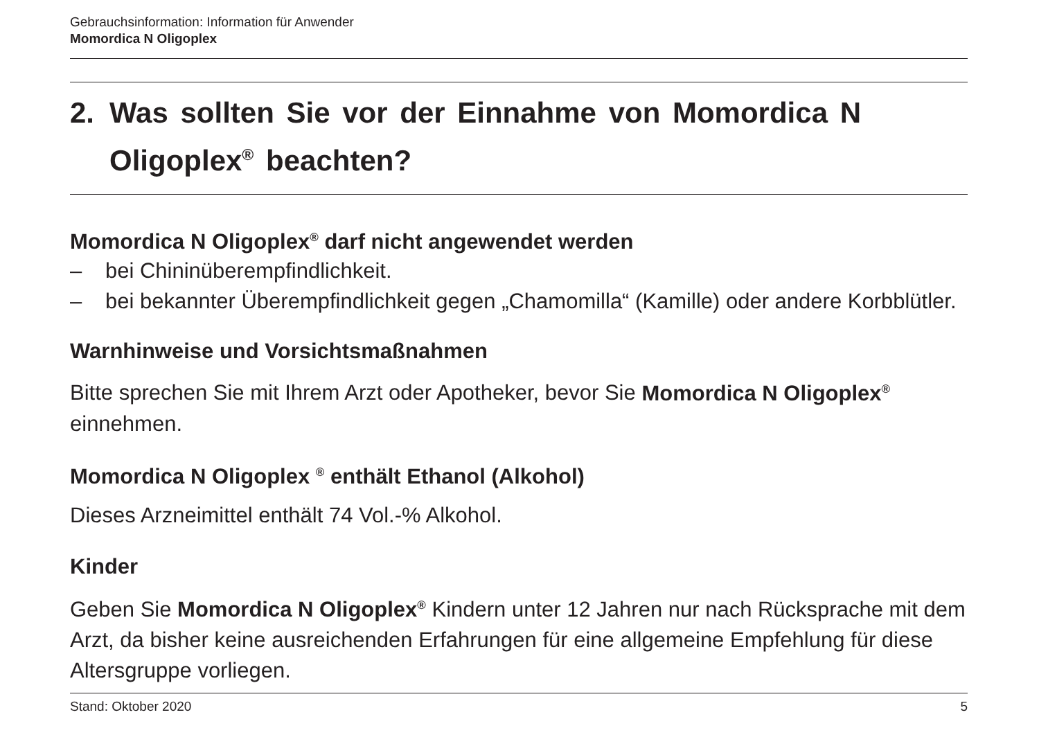Gebrauchsinformation: Information für Anwender
Momordica N Oligoplex
2. Was sollten Sie vor der Einnahme von Momordica N Oligoplex<sup>®</sup> beachten?
Momordica N Oligoplex<sup>®</sup> darf nicht angewendet werden
– bei Chininüberempfindlichkeit.
– bei bekannter Überempfindlichkeit gegen „Chamomilla“ (Kamille) oder andere Korbblütler.
Warnhinweise und Vorsichtsmaßnahmen
Bitte sprechen Sie mit Ihrem Arzt oder Apotheker, bevor Sie Momordica N Oligoplex<sup>®</sup> einnehmen.
Momordica N Oligoplex <sup>®</sup> enthält Ethanol (Alkohol)
Dieses Arzneimittel enthält 74 Vol.-% Alkohol.
Kinder
Geben Sie Momordica N Oligoplex<sup>®</sup> Kindern unter 12 Jahren nur nach Rücksprache mit dem Arzt, da bisher keine ausreichenden Erfahrungen für eine allgemeine Empfehlung für diese Altersgruppe vorliegen.
Stand: Oktober 2020 5